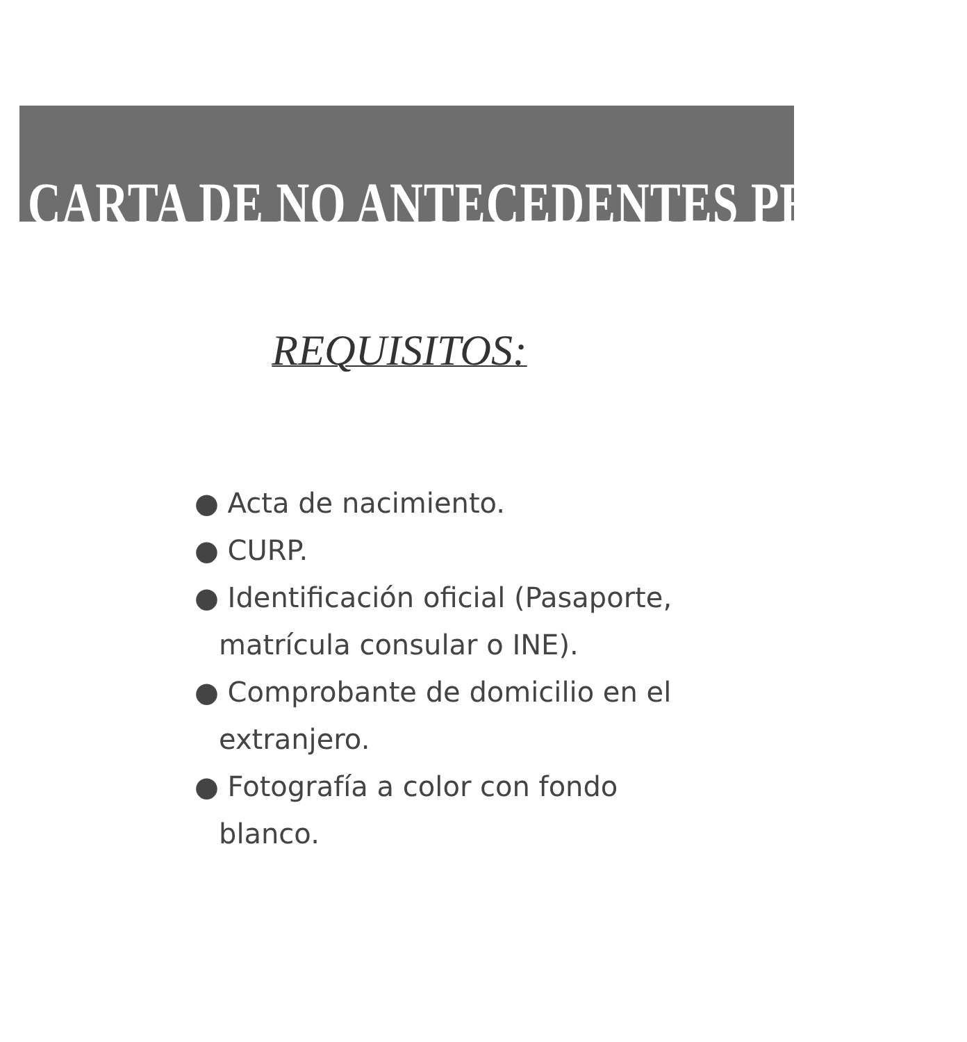CARTA DE NO ANTECEDENTES PENALES
REQUISITOS:
● Acta de nacimiento.
● CURP.
● Identificación oficial (Pasaporte, matrícula consular o INE).
● Comprobante de domicilio en el extranjero.
● Fotografía a color con fondo blanco.